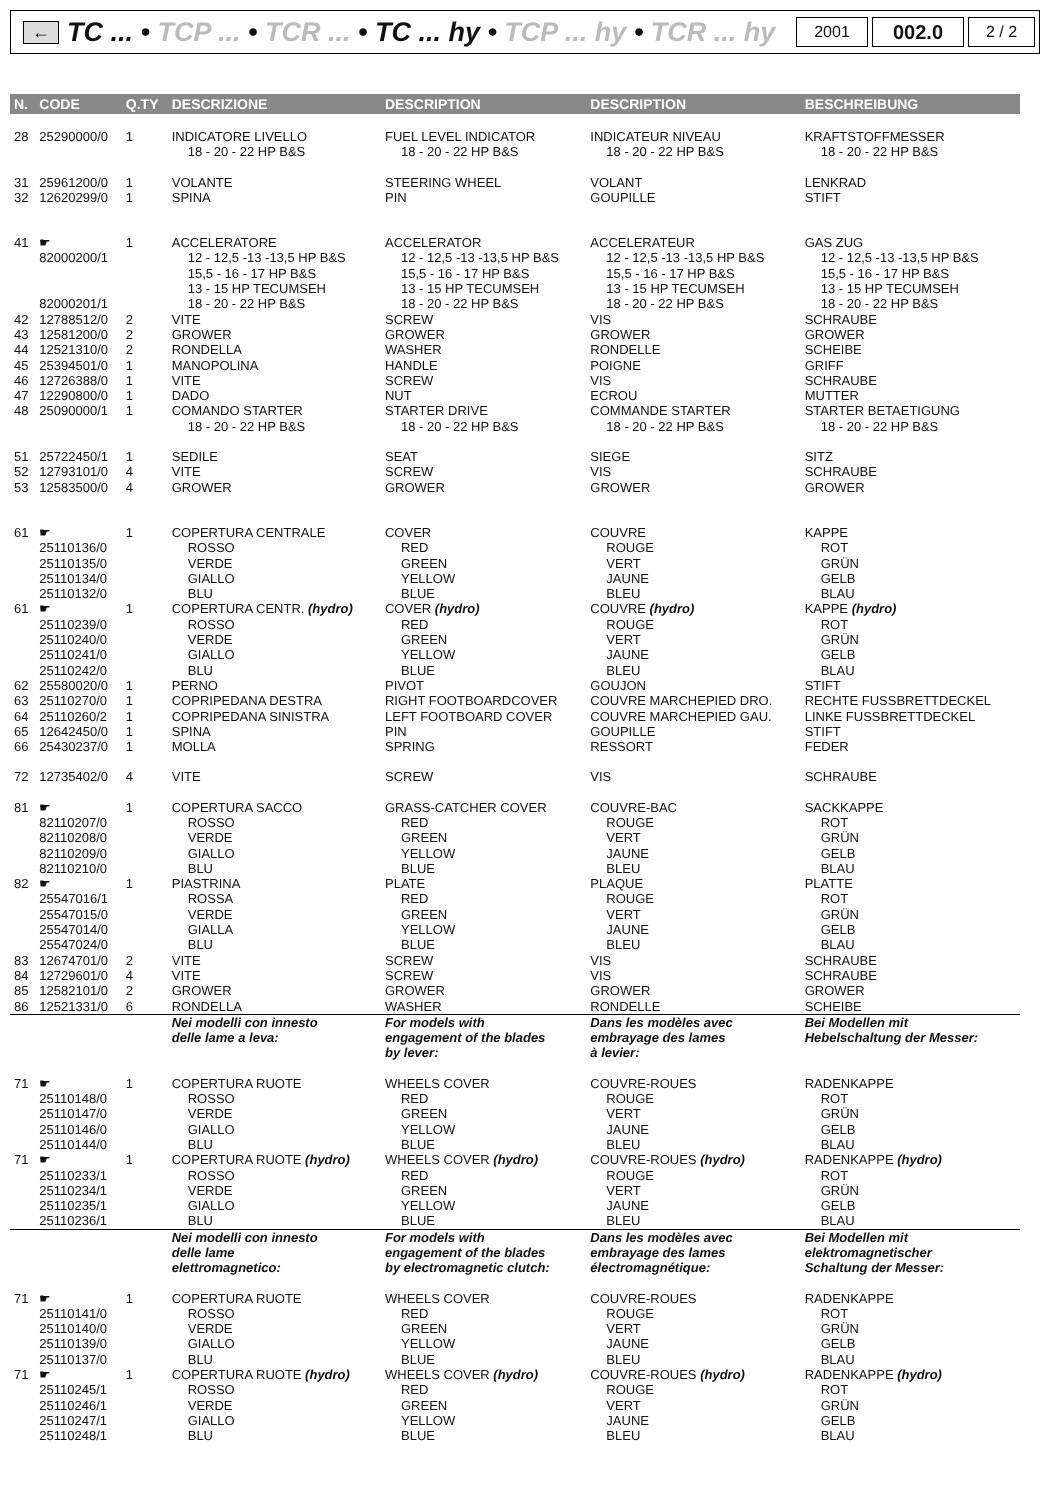←
TC ... • TCP ... • TCR ... • TC ... hy • TCP ... hy • TCR ... hy
2001
002.0
2 / 2
| N. | CODE | Q.TY | DESCRIZIONE | DESCRIPTION | DESCRIPTION | BESCHREIBUNG |
| --- | --- | --- | --- | --- | --- | --- |
| 28 | 25290000/0 | 1 | INDICATORE LIVELLO | FUEL LEVEL INDICATOR | INDICATEUR NIVEAU | KRAFTSTOFFMESSER |
| | | | 18 - 20 - 22 HP B&S | 18 - 20 - 22 HP B&S | 18 - 20 - 22 HP B&S | 18 - 20 - 22 HP B&S |
| 31 | 25961200/0 | 1 | VOLANTE | STEERING WHEEL | VOLANT | LENKRAD |
| 32 | 12620299/0 | 1 | SPINA | PIN | GOUPILLE | STIFT |
| 41 | ☛ | 1 | ACCELERATORE | ACCELERATOR | ACCELERATEUR | GAS ZUG |
| | 82000200/1 | | 12 - 12,5 -13 -13,5 HP B&S 15,5 - 16 - 17 HP B&S 13 - 15 HP TECUMSEH | 12 - 12,5 -13 -13,5 HP B&S 15,5 - 16 - 17 HP B&S 13 - 15 HP TECUMSEH | 12 - 12,5 -13 -13,5 HP B&S 15,5 - 16 - 17 HP B&S 13 - 15 HP TECUMSEH | 12 - 12,5 -13 -13,5 HP B&S 15,5 - 16 - 17 HP B&S 13 - 15 HP TECUMSEH |
| | 82000201/1 | | 18 - 20 - 22 HP B&S | 18 - 20 - 22 HP B&S | 18 - 20 - 22 HP B&S | 18 - 20 - 22 HP B&S |
| 42 | 12788512/0 | 2 | VITE | SCREW | VIS | SCHRAUBE |
| 43 | 12581200/0 | 2 | GROWER | GROWER | GROWER | GROWER |
| 44 | 12521310/0 | 2 | RONDELLA | WASHER | RONDELLE | SCHEIBE |
| 45 | 25394501/0 | 1 | MANOPOLINA | HANDLE | POIGNE | GRIFF |
| 46 | 12726388/0 | 1 | VITE | SCREW | VIS | SCHRAUBE |
| 47 | 12290800/0 | 1 | DADO | NUT | ECROU | MUTTER |
| 48 | 25090000/1 | 1 | COMANDO STARTER | STARTER DRIVE | COMMANDE STARTER | STARTER BETAETIGUNG |
| | | | 18 - 20 - 22 HP B&S | 18 - 20 - 22 HP B&S | 18 - 20 - 22 HP B&S | 18 - 20 - 22 HP B&S |
| 51 | 25722450/1 | 1 | SEDILE | SEAT | SIEGE | SITZ |
| 52 | 12793101/0 | 4 | VITE | SCREW | VIS | SCHRAUBE |
| 53 | 12583500/0 | 4 | GROWER | GROWER | GROWER | GROWER |
| 61 | ☛ | 1 | COPERTURA CENTRALE | COVER | COUVRE | KAPPE |
| | 25110136/0 25110135/0 25110134/0 25110132/0 | | ROSSO VERDE GIALLO BLU | RED GREEN YELLOW BLUE | ROUGE VERT JAUNE BLEU | ROT GRÜN GELB BLAU |
| 61 | ☛ | 1 | COPERTURA CENTR. (hydro) | COVER (hydro) | COUVRE (hydro) | KAPPE (hydro) |
| | 25110239/0 25110240/0 25110241/0 25110242/0 | | ROSSO VERDE GIALLO BLU | RED GREEN YELLOW BLUE | ROUGE VERT JAUNE BLEU | ROT GRÜN GELB BLAU |
| 62 | 25580020/0 | 1 | PERNO | PIVOT | GOUJON | STIFT |
| 63 | 25110270/0 | 1 | COPRIPEDANA DESTRA | RIGHT FOOTBOARDCOVER | COUVRE MARCHEPIED DRO. | RECHTE FUSSBRETTDECKEL |
| 64 | 25110260/2 | 1 | COPRIPEDANA SINISTRA | LEFT FOOTBOARD COVER | COUVRE MARCHEPIED GAU. | LINKE FUSSBRETTDECKEL |
| 65 | 12642450/0 | 1 | SPINA | PIN | GOUPILLE | STIFT |
| 66 | 25430237/0 | 1 | MOLLA | SPRING | RESSORT | FEDER |
| 72 | 12735402/0 | 4 | VITE | SCREW | VIS | SCHRAUBE |
| 81 | ☛ | 1 | COPERTURA SACCO | GRASS-CATCHER COVER | COUVRE-BAC | SACKKAPPE |
| | 82110207/0 82110208/0 82110209/0 82110210/0 | | ROSSO VERDE GIALLO BLU | RED GREEN YELLOW BLUE | ROUGE VERT JAUNE BLEU | ROT GRÜN GELB BLAU |
| 82 | ☛ | 1 | PIASTRINA | PLATE | PLAQUE | PLATTE |
| | 25547016/1 25547015/0 25547014/0 25547024/0 | | ROSSA VERDE GIALLA BLU | RED GREEN YELLOW BLUE | ROUGE VERT JAUNE BLEU | ROT GRÜN GELB BLAU |
| 83 | 12674701/0 | 2 | VITE | SCREW | VIS | SCHRAUBE |
| 84 | 12729601/0 | 4 | VITE | SCREW | VIS | SCHRAUBE |
| 85 | 12582101/0 | 2 | GROWER | GROWER | GROWER | GROWER |
| 86 | 12521331/0 | 6 | RONDELLA | WASHER | RONDELLE | SCHEIBE |
| | | | Nei modelli con innesto delle lame a leva: | For models with engagement of the blades by lever: | Dans les modèles avec embrayage des lames à levier: | Bei Modellen mit Hebelschaltung der Messer: |
| 71 | ☛ | 1 | COPERTURA RUOTE | WHEELS COVER | COUVRE-ROUES | RADENKAPPE |
| | 25110148/0 25110147/0 25110146/0 25110144/0 | | ROSSO VERDE GIALLO BLU | RED GREEN YELLOW BLUE | ROUGE VERT JAUNE BLEU | ROT GRÜN GELB BLAU |
| 71 | ☛ | 1 | COPERTURA RUOTE (hydro) | WHEELS COVER (hydro) | COUVRE-ROUES (hydro) | RADENKAPPE (hydro) |
| | 25110233/1 25110234/1 25110235/1 25110236/1 | | ROSSO VERDE GIALLO BLU | RED GREEN YELLOW BLUE | ROUGE VERT JAUNE BLEU | ROT GRÜN GELB BLAU |
| | | | Nei modelli con innesto delle lame elettromagnetico: | For models with engagement of the blades by electromagnetic clutch: | Dans les modèles avec embrayage des lames électromagnétique: | Bei Modellen mit elektromagnetischer Schaltung der Messer: |
| 71 | ☛ | 1 | COPERTURA RUOTE | WHEELS COVER | COUVRE-ROUES | RADENKAPPE |
| | 25110141/0 25110140/0 25110139/0 25110137/0 | | ROSSO VERDE GIALLO BLU | RED GREEN YELLOW BLUE | ROUGE VERT JAUNE BLEU | ROT GRÜN GELB BLAU |
| 71 | ☛ | 1 | COPERTURA RUOTE (hydro) | WHEELS COVER (hydro) | COUVRE-ROUES (hydro) | RADENKAPPE (hydro) |
| | 25110245/1 25110246/1 25110247/1 25110248/1 | | ROSSO VERDE GIALLO BLU | RED GREEN YELLOW BLUE | ROUGE VERT JAUNE BLEU | ROT GRÜN GELB BLAU |